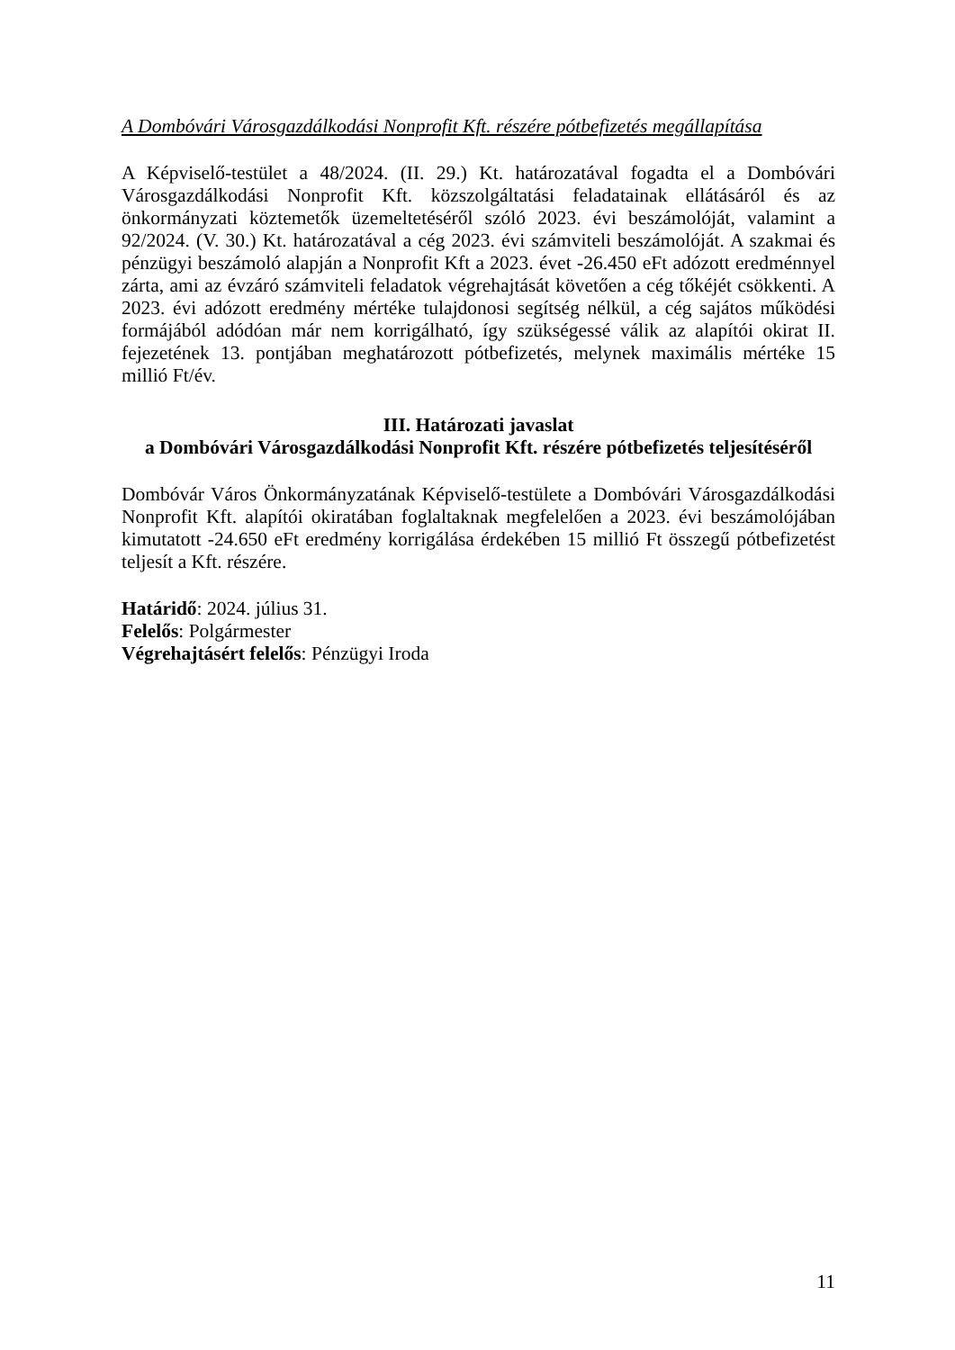A Dombóvári Városgazdálkodási Nonprofit Kft. részére pótbefizetés megállapítása
A Képviselő-testület a 48/2024. (II. 29.) Kt. határozatával fogadta el a Dombóvári Városgazdálkodási Nonprofit Kft. közszolgáltatási feladatainak ellátásáról és az önkormányzati köztemetők üzemeltetéséről szóló 2023. évi beszámolóját, valamint a 92/2024. (V. 30.) Kt. határozatával a cég 2023. évi számviteli beszámolóját. A szakmai és pénzügyi beszámoló alapján a Nonprofit Kft a 2023. évet -26.450 eFt adózott eredménnyel zárta, ami az évzáró számviteli feladatok végrehajtását követően a cég tőkéjét csökkenti. A 2023. évi adózott eredmény mértéke tulajdonosi segítség nélkül, a cég sajátos működési formájából adódóan már nem korrigálható, így szükségessé válik az alapítói okirat II. fejezetének 13. pontjában meghatározott pótbefizetés, melynek maximális mértéke 15 millió Ft/év.
III. Határozati javaslat
a Dombóvári Városgazdálkodási Nonprofit Kft. részére pótbefizetés teljesítéséről
Dombóvár Város Önkormányzatának Képviselő-testülete a Dombóvári Városgazdálkodási Nonprofit Kft. alapítói okiratában foglaltaknak megfelelően a 2023. évi beszámolójában kimutatott -24.650 eFt eredmény korrigálása érdekében 15 millió Ft összegű pótbefizetést teljesít a Kft. részére.
Határidő: 2024. július 31.
Felelős: Polgármester
Végrehajtásért felelős: Pénzügyi Iroda
11